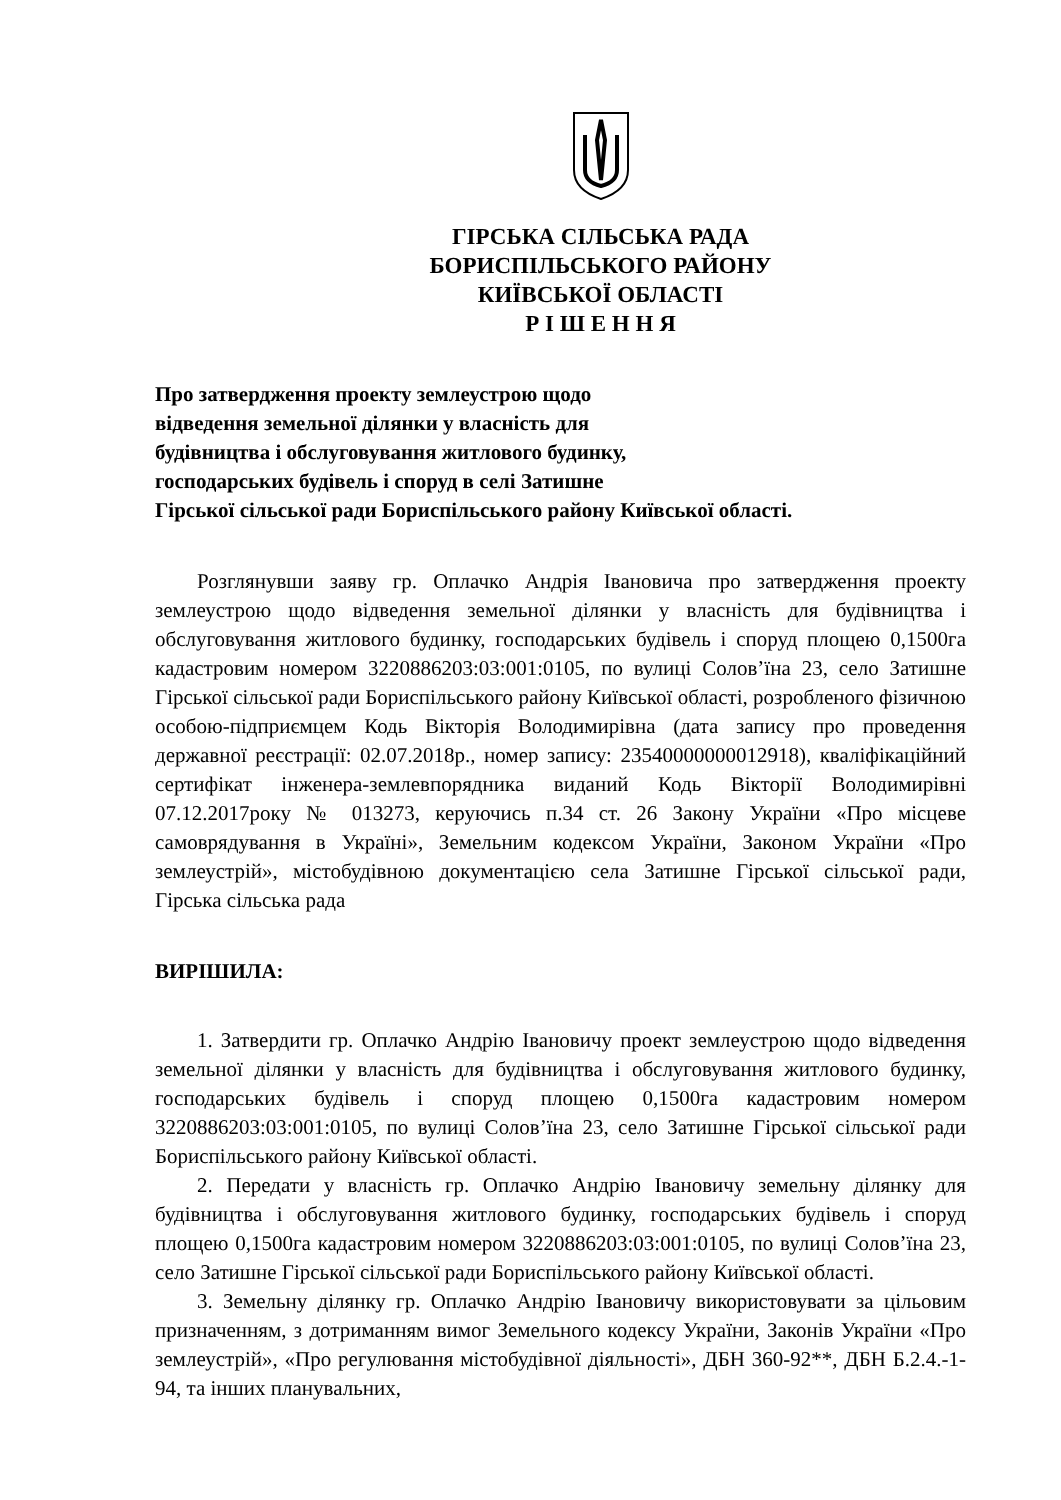ГІРСЬКА СІЛЬСЬКА РАДА
БОРИСПІЛЬСЬКОГО РАЙОНУ
КИЇВСЬКОЇ ОБЛАСТІ
Р І Ш Е Н Н Я
Про затвердження проекту землеустрою щодо
відведення земельної ділянки у власність для
будівництва і обслуговування житлового будинку,
господарських будівель і споруд в селі Затишне
Гірської сільської ради Бориспільського району Київської області.
Розглянувши заяву гр. Оплачко Андрія Івановича про затвердження проекту землеустрою щодо відведення земельної ділянки у власність для будівництва і обслуговування житлового будинку, господарських будівель і споруд площею 0,1500га кадастровим номером 3220886203:03:001:0105, по вулиці Солов’їна 23, село Затишне Гірської сільської ради Бориспільського району Київської області, розробленого фізичною особою-підприємцем Кодь Вікторія Володимирівна (дата запису про проведення державної реєстрації: 02.07.2018р., номер запису: 23540000000012918), кваліфікаційний сертифікат інженера-землевпорядника виданий Кодь Вікторії Володимирівні 07.12.2017року № 013273, керуючись п.34 ст. 26 Закону України «Про місцеве самоврядування в Україні», Земельним кодексом України, Законом України «Про землеустрій», містобудівною документацією села Затишне Гірської сільської ради, Гірська сільська рада
ВИРІШИЛА:
1. Затвердити гр. Оплачко Андрію Івановичу проект землеустрою щодо відведення земельної ділянки у власність для будівництва і обслуговування житлового будинку, господарських будівель і споруд площею 0,1500га кадастровим номером 3220886203:03:001:0105, по вулиці Солов’їна 23, село Затишне Гірської сільської ради Бориспільського району Київської області.
2. Передати у власність гр. Оплачко Андрію Івановичу земельну ділянку для будівництва і обслуговування житлового будинку, господарських будівель і споруд площею 0,1500га кадастровим номером 3220886203:03:001:0105, по вулиці Солов’їна 23, село Затишне Гірської сільської ради Бориспільського району Київської області.
3. Земельну ділянку гр. Оплачко Андрію Івановичу використовувати за цільовим призначенням, з дотриманням вимог Земельного кодексу України, Законів України «Про землеустрій», «Про регулювання містобудівної діяльності», ДБН 360-92**, ДБН Б.2.4.-1-94, та інших планувальних,